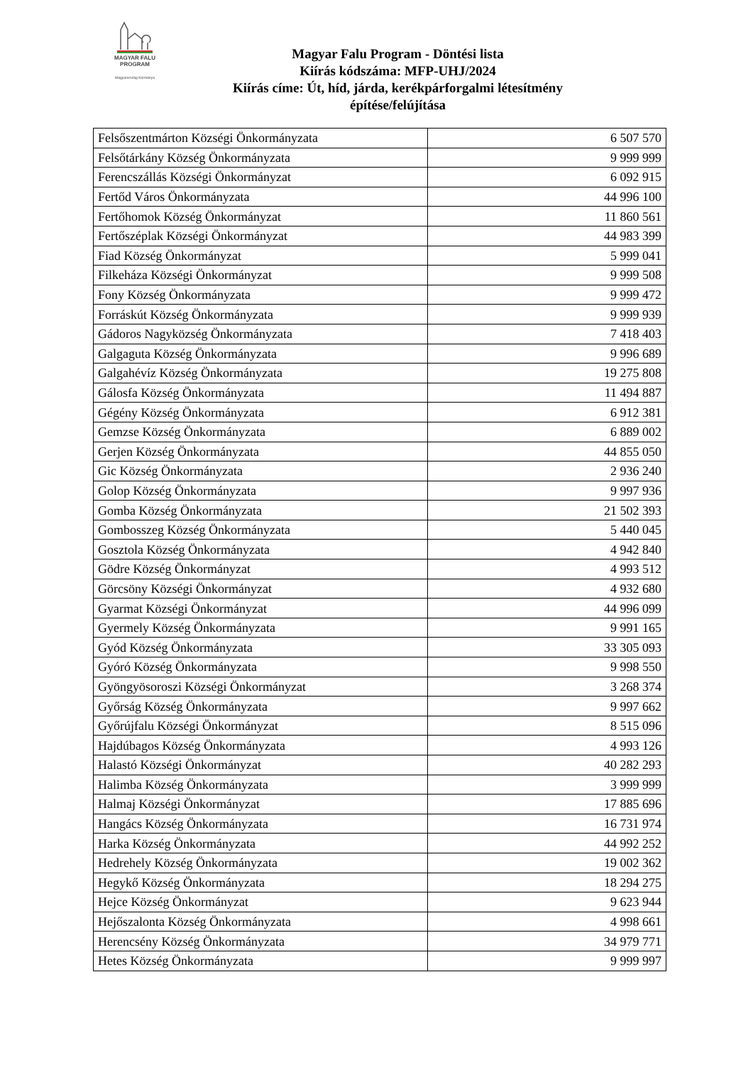MAGYAR FALU
PROGRAM
Magyarország Kormánya
Magyar Falu Program - Döntési lista
Kiírás kódszáma: MFP-UHJ/2024
Kiírás címe: Út, híd, járda, kerékpárforgalmi létesítmény
építése/felújítása
| Felsőszentmárton Községi Önkormányzata | 6 507 570 |
| Felsőtárkány Község Önkormányzata | 9 999 999 |
| Ferencszállás Községi Önkormányzat | 6 092 915 |
| Fertőd Város Önkormányzata | 44 996 100 |
| Fertőhomok Község Önkormányzat | 11 860 561 |
| Fertőszéplak Községi Önkormányzat | 44 983 399 |
| Fiad Község Önkormányzat | 5 999 041 |
| Filkeháza Községi Önkormányzat | 9 999 508 |
| Fony Község Önkormányzata | 9 999 472 |
| Forráskút Község Önkormányzata | 9 999 939 |
| Gádoros Nagyközség Önkormányzata | 7 418 403 |
| Galgaguta Község Önkormányzata | 9 996 689 |
| Galgahévíz Község Önkormányzata | 19 275 808 |
| Gálosfa Község Önkormányzata | 11 494 887 |
| Gégény Község Önkormányzata | 6 912 381 |
| Gemzse Község Önkormányzata | 6 889 002 |
| Gerjen Község Önkormányzata | 44 855 050 |
| Gic Község Önkormányzata | 2 936 240 |
| Golop Község Önkormányzata | 9 997 936 |
| Gomba Község Önkormányzata | 21 502 393 |
| Gombosszeg Község Önkormányzata | 5 440 045 |
| Gosztola Község Önkormányzata | 4 942 840 |
| Gödre Község Önkormányzat | 4 993 512 |
| Görcsöny Községi Önkormányzat | 4 932 680 |
| Gyarmat Községi Önkormányzat | 44 996 099 |
| Gyermely Község Önkormányzata | 9 991 165 |
| Gyód Község Önkormányzata | 33 305 093 |
| Gyóró Község Önkormányzata | 9 998 550 |
| Gyöngyösoroszi Községi Önkormányzat | 3 268 374 |
| Győrság Község Önkormányzata | 9 997 662 |
| Győrújfalu Községi Önkormányzat | 8 515 096 |
| Hajdúbagos Község Önkormányzata | 4 993 126 |
| Halastó Községi Önkormányzat | 40 282 293 |
| Halimba Község Önkormányzata | 3 999 999 |
| Halmaj Községi Önkormányzat | 17 885 696 |
| Hangács Község Önkormányzata | 16 731 974 |
| Harka Község Önkormányzata | 44 992 252 |
| Hedrehely Község Önkormányzata | 19 002 362 |
| Hegykő Község Önkormányzata | 18 294 275 |
| Hejce Község Önkormányzat | 9 623 944 |
| Hejőszalonta Község Önkormányzata | 4 998 661 |
| Herencsény Község Önkormányzata | 34 979 771 |
| Hetes Község Önkormányzata | 9 999 997 |